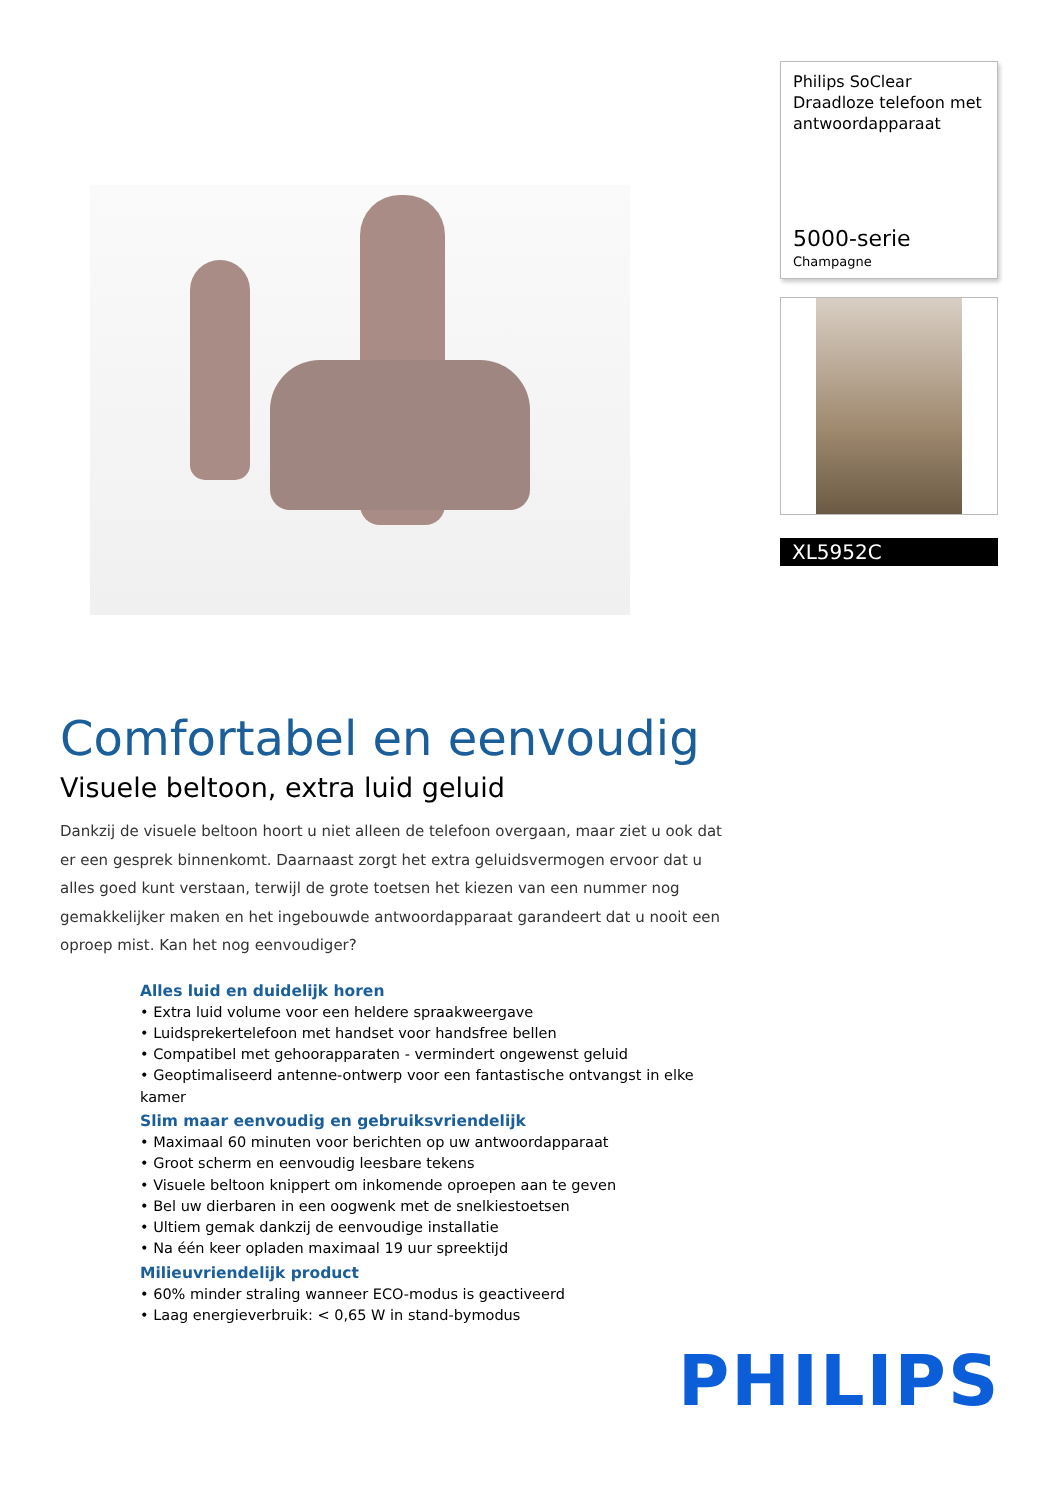Philips SoClear
Draadloze telefoon met antwoordapparaat
5000-serie
Champagne
XL5952C
Comfortabel en eenvoudig
Visuele beltoon, extra luid geluid
Dankzij de visuele beltoon hoort u niet alleen de telefoon overgaan, maar ziet u ook dat er een gesprek binnenkomt. Daarnaast zorgt het extra geluidsvermogen ervoor dat u alles goed kunt verstaan, terwijl de grote toetsen het kiezen van een nummer nog gemakkelijker maken en het ingebouwde antwoordapparaat garandeert dat u nooit een oproep mist. Kan het nog eenvoudiger?
Alles luid en duidelijk horen
• Extra luid volume voor een heldere spraakweergave
• Luidsprekertelefoon met handset voor handsfree bellen
• Compatibel met gehoorapparaten - vermindert ongewenst geluid
• Geoptimaliseerd antenne-ontwerp voor een fantastische ontvangst in elke kamer
Slim maar eenvoudig en gebruiksvriendelijk
• Maximaal 60 minuten voor berichten op uw antwoordapparaat
• Groot scherm en eenvoudig leesbare tekens
• Visuele beltoon knippert om inkomende oproepen aan te geven
• Bel uw dierbaren in een oogwenk met de snelkiestoetsen
• Ultiem gemak dankzij de eenvoudige installatie
• Na één keer opladen maximaal 19 uur spreektijd
Milieuvriendelijk product
• 60% minder straling wanneer ECO-modus is geactiveerd
• Laag energieverbruik: < 0,65 W in stand-bymodus
PHILIPS